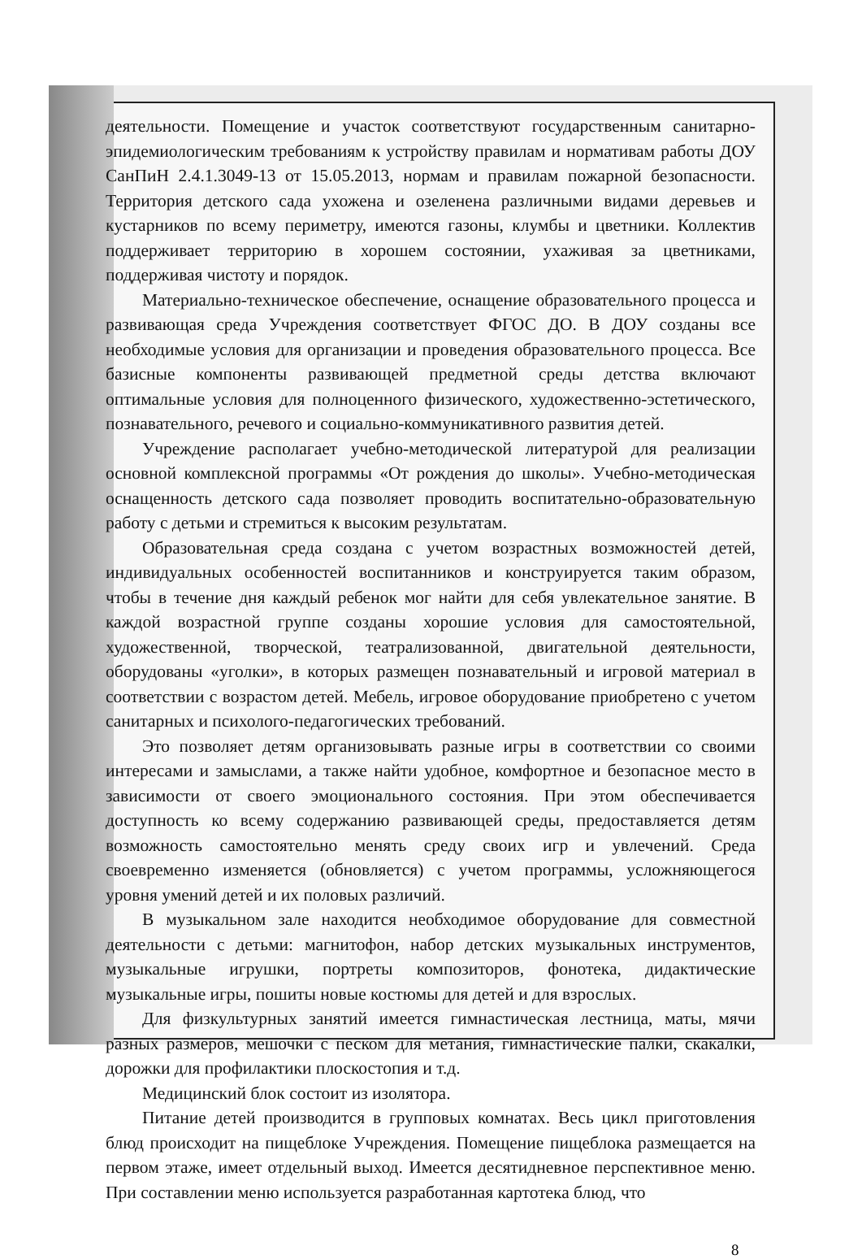деятельности. Помещение и участок соответствуют государственным санитарно-эпидемиологическим требованиям к устройству правилам и нормативам работы ДОУ СанПиН 2.4.1.3049-13 от 15.05.2013, нормам и правилам пожарной безопасности. Территория детского сада ухожена и озеленена различными видами деревьев и кустарников по всему периметру, имеются газоны, клумбы и цветники. Коллектив поддерживает территорию в хорошем состоянии, ухаживая за цветниками, поддерживая чистоту и порядок.
Материально-техническое обеспечение, оснащение образовательного процесса и развивающая среда Учреждения соответствует ФГОС ДО. В ДОУ созданы все необходимые условия для организации и проведения образовательного процесса. Все базисные компоненты развивающей предметной среды детства включают оптимальные условия для полноценного физического, художественно-эстетического, познавательного, речевого и социально-коммуникативного развития детей.
Учреждение располагает учебно-методической литературой для реализации основной комплексной программы «От рождения до школы». Учебно-методическая оснащенность детского сада позволяет проводить воспитательно-образовательную работу с детьми и стремиться к высоким результатам.
Образовательная среда создана с учетом возрастных возможностей детей, индивидуальных особенностей воспитанников и конструируется таким образом, чтобы в течение дня каждый ребенок мог найти для себя увлекательное занятие. В каждой возрастной группе созданы хорошие условия для самостоятельной, художественной, творческой, театрализованной, двигательной деятельности, оборудованы «уголки», в которых размещен познавательный и игровой материал в соответствии с возрастом детей. Мебель, игровое оборудование приобретено с учетом санитарных и психолого-педагогических требований.
Это позволяет детям организовывать разные игры в соответствии со своими интересами и замыслами, а также найти удобное, комфортное и безопасное место в зависимости от своего эмоционального состояния. При этом обеспечивается доступность ко всему содержанию развивающей среды, предоставляется детям возможность самостоятельно менять среду своих игр и увлечений. Среда своевременно изменяется (обновляется) с учетом программы, усложняющегося уровня умений детей и их половых различий.
В музыкальном зале находится необходимое оборудование для совместной деятельности с детьми: магнитофон, набор детских музыкальных инструментов, музыкальные игрушки, портреты композиторов, фонотека, дидактические музыкальные игры, пошиты новые костюмы для детей и для взрослых.
Для физкультурных занятий имеется гимнастическая лестница, маты, мячи разных размеров, мешочки с песком для метания, гимнастические палки, скакалки, дорожки для профилактики плоскостопия и т.д.
Медицинский блок состоит из изолятора.
Питание детей производится в групповых комнатах. Весь цикл приготовления блюд происходит на пищеблоке Учреждения. Помещение пищеблока размещается на первом этаже, имеет отдельный выход. Имеется десятидневное перспективное меню. При составлении меню используется разработанная картотека блюд, что
8